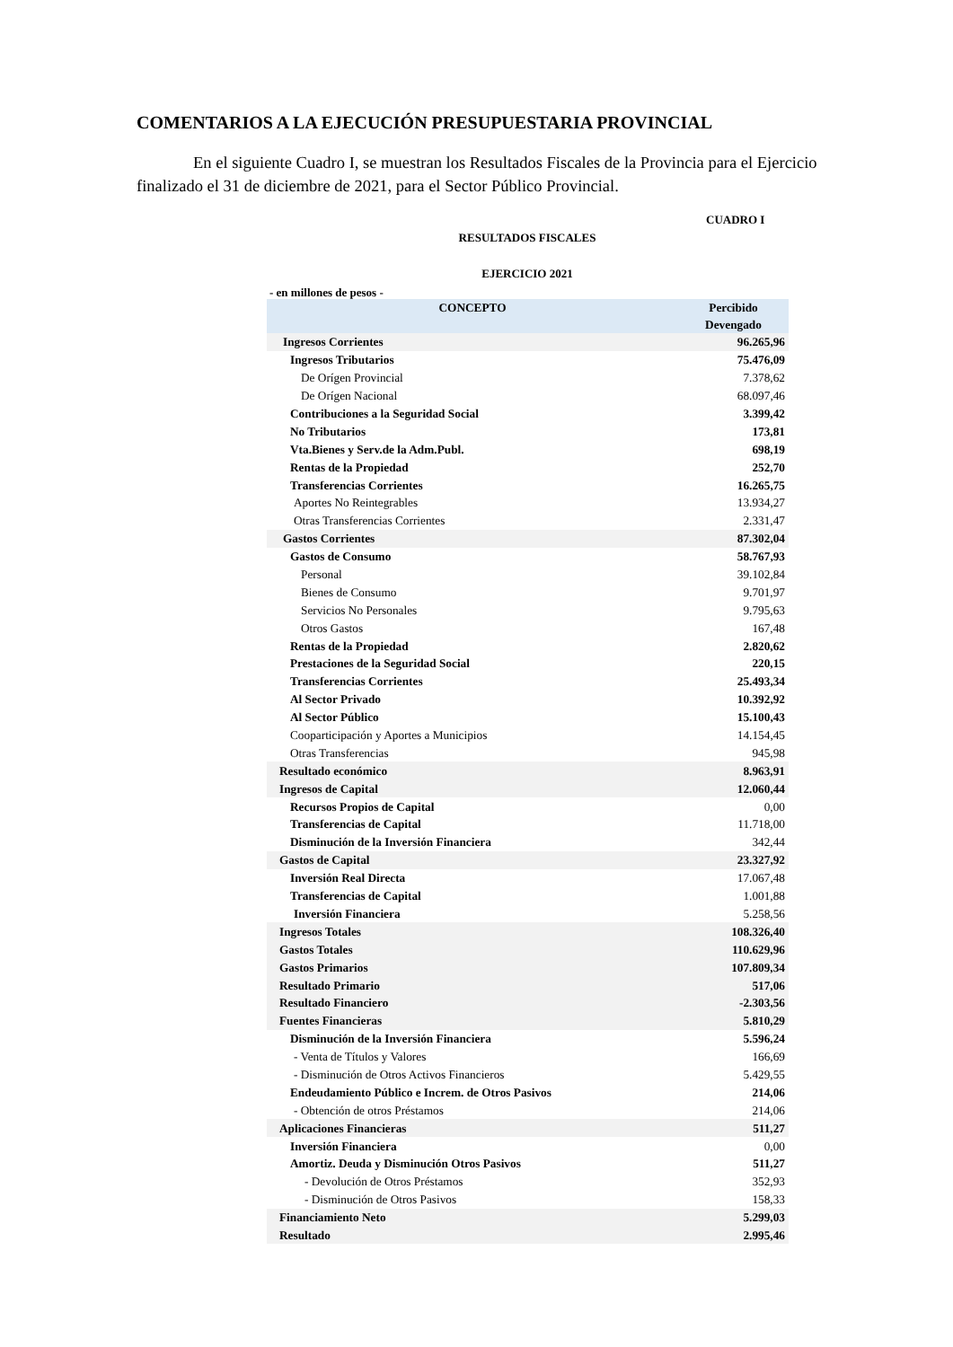COMENTARIOS A LA EJECUCIÓN PRESUPUESTARIA PROVINCIAL
En el siguiente Cuadro I, se muestran los Resultados Fiscales de la Provincia para el Ejercicio finalizado el 31 de diciembre de 2021, para el Sector Público Provincial.
CUADRO I
RESULTADOS FISCALES
EJERCICIO 2021
- en millones de pesos -
| CONCEPTO | Percibido Devengado |
| --- | --- |
| Ingresos Corrientes | 96.265,96 |
| Ingresos Tributarios | 75.476,09 |
| De Orígen Provincial | 7.378,62 |
| De Orígen Nacional | 68.097,46 |
| Contribuciones a la Seguridad Social | 3.399,42 |
| No Tributarios | 173,81 |
| Vta.Bienes y Serv.de la Adm.Publ. | 698,19 |
| Rentas de la Propiedad | 252,70 |
| Transferencias Corrientes | 16.265,75 |
| Aportes No Reintegrables | 13.934,27 |
| Otras Transferencias Corrientes | 2.331,47 |
| Gastos Corrientes | 87.302,04 |
| Gastos de Consumo | 58.767,93 |
| Personal | 39.102,84 |
| Bienes de Consumo | 9.701,97 |
| Servicios No Personales | 9.795,63 |
| Otros Gastos | 167,48 |
| Rentas de la Propiedad | 2.820,62 |
| Prestaciones de la Seguridad Social | 220,15 |
| Transferencias Corrientes | 25.493,34 |
| Al Sector Privado | 10.392,92 |
| Al Sector Público | 15.100,43 |
| Cooparticipación y Aportes a Municipios | 14.154,45 |
| Otras Transferencias | 945,98 |
| Resultado económico | 8.963,91 |
| Ingresos de Capital | 12.060,44 |
| Recursos Propios de Capital | 0,00 |
| Transferencias de Capital | 11.718,00 |
| Disminución de la Inversión Financiera | 342,44 |
| Gastos de Capital | 23.327,92 |
| Inversión Real Directa | 17.067,48 |
| Transferencias de Capital | 1.001,88 |
| Inversión Financiera | 5.258,56 |
| Ingresos Totales | 108.326,40 |
| Gastos Totales | 110.629,96 |
| Gastos Primarios | 107.809,34 |
| Resultado Primario | 517,06 |
| Resultado Financiero | -2.303,56 |
| Fuentes Financieras | 5.810,29 |
| Disminución de la Inversión Financiera | 5.596,24 |
| - Venta de Títulos y Valores | 166,69 |
| - Disminución de Otros Activos Financieros | 5.429,55 |
| Endeudamiento Público e Increm. de Otros Pasivos | 214,06 |
| - Obtención de otros Préstamos | 214,06 |
| Aplicaciones Financieras | 511,27 |
| Inversión Financiera | 0,00 |
| Amortiz. Deuda y Disminución Otros Pasivos | 511,27 |
| - Devolución de Otros Préstamos | 352,93 |
| - Disminución de Otros Pasivos | 158,33 |
| Financiamiento Neto | 5.299,03 |
| Resultado | 2.995,46 |